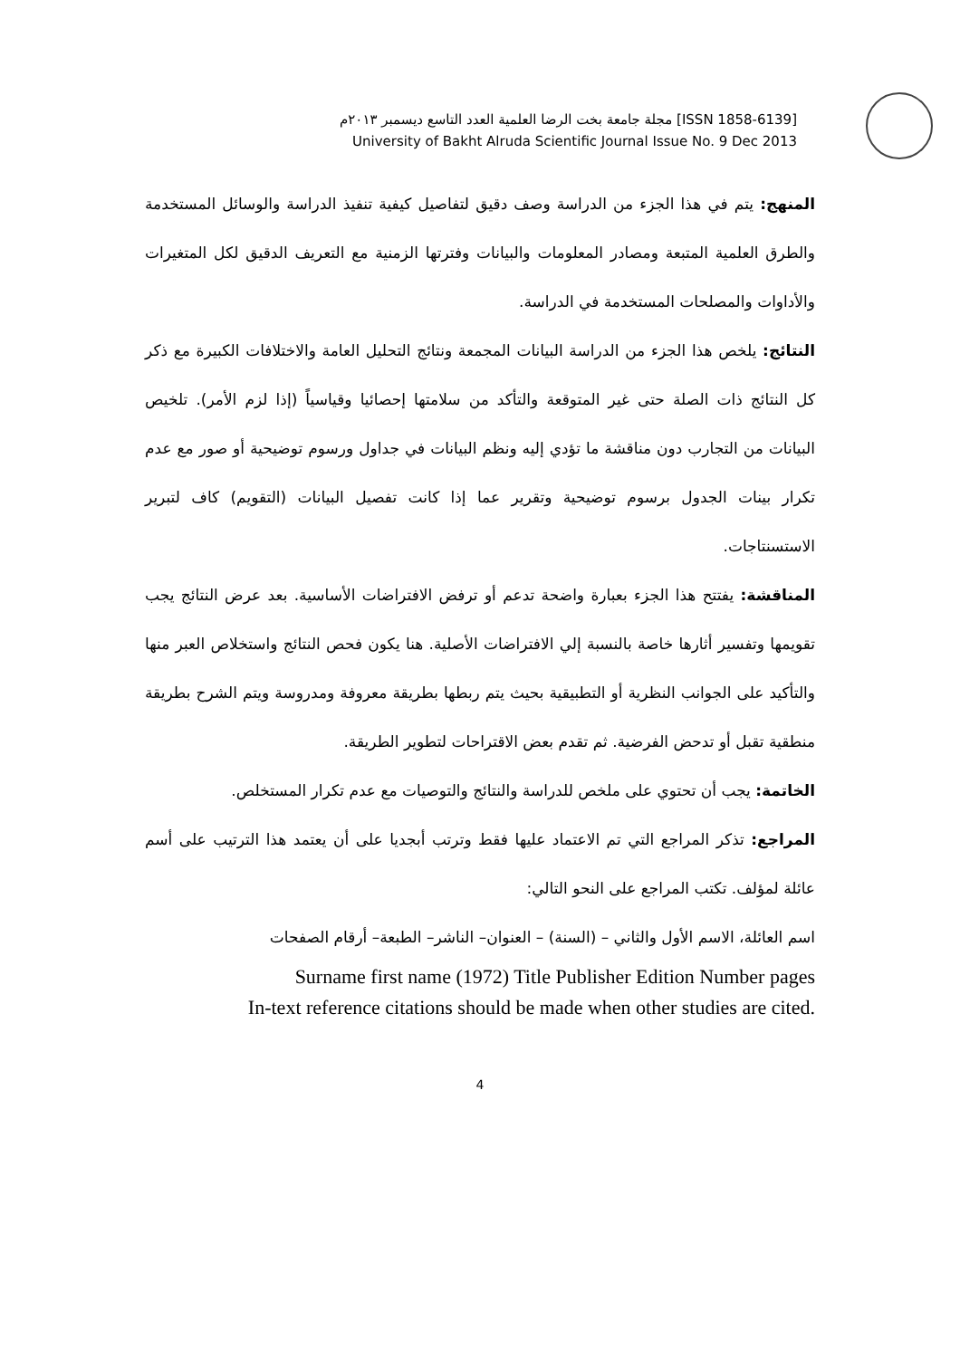مجلة جامعة بخت الرضا العلمية العدد التاسع ديسمبر ٢٠١٣م [ISSN 1858-6139]
University of Bakht Alruda Scientific Journal Issue No. 9 Dec 2013
المنهج: يتم في هذا الجزء من الدراسة وصف دقيق لتفاصيل كيفية تنفيذ الدراسة والوسائل المستخدمة والطرق العلمية المتبعة ومصادر المعلومات والبيانات وفترتها الزمنية مع التعريف الدقيق لكل المتغيرات والأداوات والمصلحات المستخدمة في الدراسة.
النتائج: يلخص هذا الجزء من الدراسة البيانات المجمعة ونتائج التحليل العامة والاختلافات الكبيرة مع ذكر كل النتائج ذات الصلة حتى غير المتوقعة والتأكد من سلامتها إحصائيا وقياسياً (إذا لزم الأمر). تلخيص البيانات من التجارب دون مناقشة ما تؤدي إليه ونظم البيانات في جداول ورسوم توضيحية أو صور مع عدم تكرار بينات الجدول برسوم توضيحية وتقرير عما إذا كانت تفصيل البيانات (التقويم) كاف لتبرير الاستسنتاجات.
المناقشة: يفتتح هذا الجزء بعبارة واضحة تدعم أو ترفض الافتراضات الأساسية. بعد عرض النتائج يجب تقويمها وتفسير أثارها خاصة بالنسبة إلي الافتراضات الأصلية. هنا يكون فحص النتائج واستخلاص العبر منها والتأكيد على الجوانب النظرية أو التطبيقية بحيث يتم ربطها بطريقة معروفة ومدروسة ويتم الشرح بطريقة منطقية تقبل أو تدحض الفرضية. ثم تقدم بعض الاقتراحات لتطوير الطريقة.
الخاتمة: يجب أن تحتوي على ملخص للدراسة والنتائج والتوصيات مع عدم تكرار المستخلص.
المراجع: تذكر المراجع التي تم الاعتماد عليها فقط وترتب أبجديا على أن يعتمد هذا الترتيب على أسم عائلة لمؤلف. تكتب المراجع على النحو التالي:
اسم العائلة، الاسم الأول والثاني – (السنة) – العنوان– الناشر– الطبعة– أرقام الصفحات
Surname first name (1972) Title Publisher Edition Number pages
In-text reference citations should be made when other studies are cited.
4